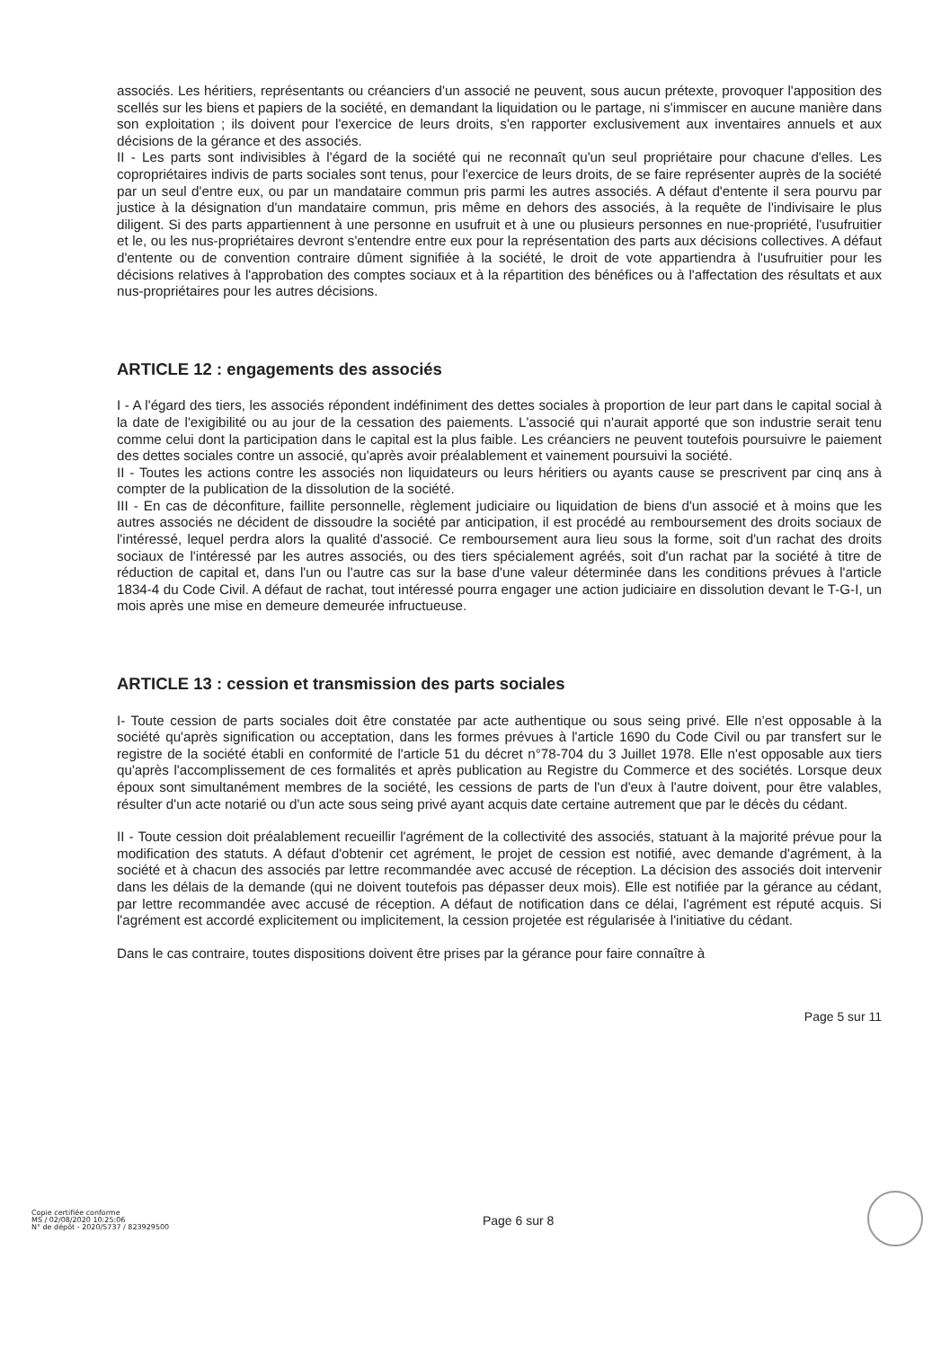associés. Les héritiers, représentants ou créanciers d'un associé ne peuvent, sous aucun prétexte, provoquer l'apposition des scellés sur les biens et papiers de la société, en demandant la liquidation ou le partage, ni s'immiscer en aucune manière dans son exploitation ; ils doivent pour l'exercice de leurs droits, s'en rapporter exclusivement aux inventaires annuels et aux décisions de la gérance et des associés.
II - Les parts sont indivisibles à l'égard de la société qui ne reconnaît qu'un seul propriétaire pour chacune d'elles. Les copropriétaires indivis de parts sociales sont tenus, pour l'exercice de leurs droits, de se faire représenter auprès de la société par un seul d'entre eux, ou par un mandataire commun pris parmi les autres associés. A défaut d'entente il sera pourvu par justice à la désignation d'un mandataire commun, pris même en dehors des associés, à la requête de l'indivisaire le plus diligent. Si des parts appartiennent à une personne en usufruit et à une ou plusieurs personnes en nue-propriété, l'usufruitier et le, ou les nus-propriétaires devront s'entendre entre eux pour la représentation des parts aux décisions collectives. A défaut d'entente ou de convention contraire dûment signifiée à la société, le droit de vote appartiendra à l'usufruitier pour les décisions relatives à l'approbation des comptes sociaux et à la répartition des bénéfices ou à l'affectation des résultats et aux nus-propriétaires pour les autres décisions.
ARTICLE 12 : engagements des associés
I - A l'égard des tiers, les associés répondent indéfiniment des dettes sociales à proportion de leur part dans le capital social à la date de l'exigibilité ou au jour de la cessation des paiements. L'associé qui n'aurait apporté que son industrie serait tenu comme celui dont la participation dans le capital est la plus faible. Les créanciers ne peuvent toutefois poursuivre le paiement des dettes sociales contre un associé, qu'après avoir préalablement et vainement poursuivi la société.
II - Toutes les actions contre les associés non liquidateurs ou leurs héritiers ou ayants cause se prescrivent par cinq ans à compter de la publication de la dissolution de la société.
III - En cas de déconfiture, faillite personnelle, règlement judiciaire ou liquidation de biens d'un associé et à moins que les autres associés ne décident de dissoudre la société par anticipation, il est procédé au remboursement des droits sociaux de l'intéressé, lequel perdra alors la qualité d'associé. Ce remboursement aura lieu sous la forme, soit d'un rachat des droits sociaux de l'intéressé par les autres associés, ou des tiers spécialement agréés, soit d'un rachat par la société à titre de réduction de capital et, dans l'un ou l'autre cas sur la base d'une valeur déterminée dans les conditions prévues à l'article 1834-4 du Code Civil. A défaut de rachat, tout intéressé pourra engager une action judiciaire en dissolution devant le T-G-I, un mois après une mise en demeure demeurée infructueuse.
ARTICLE 13 : cession et transmission des parts sociales
I- Toute cession de parts sociales doit être constatée par acte authentique ou sous seing privé. Elle n'est opposable à la société qu'après signification ou acceptation, dans les formes prévues à l'article 1690 du Code Civil ou par transfert sur le registre de la société établi en conformité de l'article 51 du décret n°78-704 du 3 Juillet 1978. Elle n'est opposable aux tiers qu'après l'accomplissement de ces formalités et après publication au Registre du Commerce et des sociétés. Lorsque deux époux sont simultanément membres de la société, les cessions de parts de l'un d'eux à l'autre doivent, pour être valables, résulter d'un acte notarié ou d'un acte sous seing privé ayant acquis date certaine autrement que par le décès du cédant.
II - Toute cession doit préalablement recueillir l'agrément de la collectivité des associés, statuant à la majorité prévue pour la modification des statuts. A défaut d'obtenir cet agrément, le projet de cession est notifié, avec demande d'agrément, à la société et à chacun des associés par lettre recommandée avec accusé de réception. La décision des associés doit intervenir dans les délais de la demande (qui ne doivent toutefois pas dépasser deux mois). Elle est notifiée par la gérance au cédant, par lettre recommandée avec accusé de réception. A défaut de notification dans ce délai, l'agrément est réputé acquis. Si l'agrément est accordé explicitement ou implicitement, la cession projetée est régularisée à l'initiative du cédant.
Dans le cas contraire, toutes dispositions doivent être prises par la gérance pour faire connaître à
Page 5 sur 11
Copie certifiée conforme
MS / 02/08/2020 10:25:06
N° de dépôt - 2020/5737 / 823929500
Page 6 sur 8